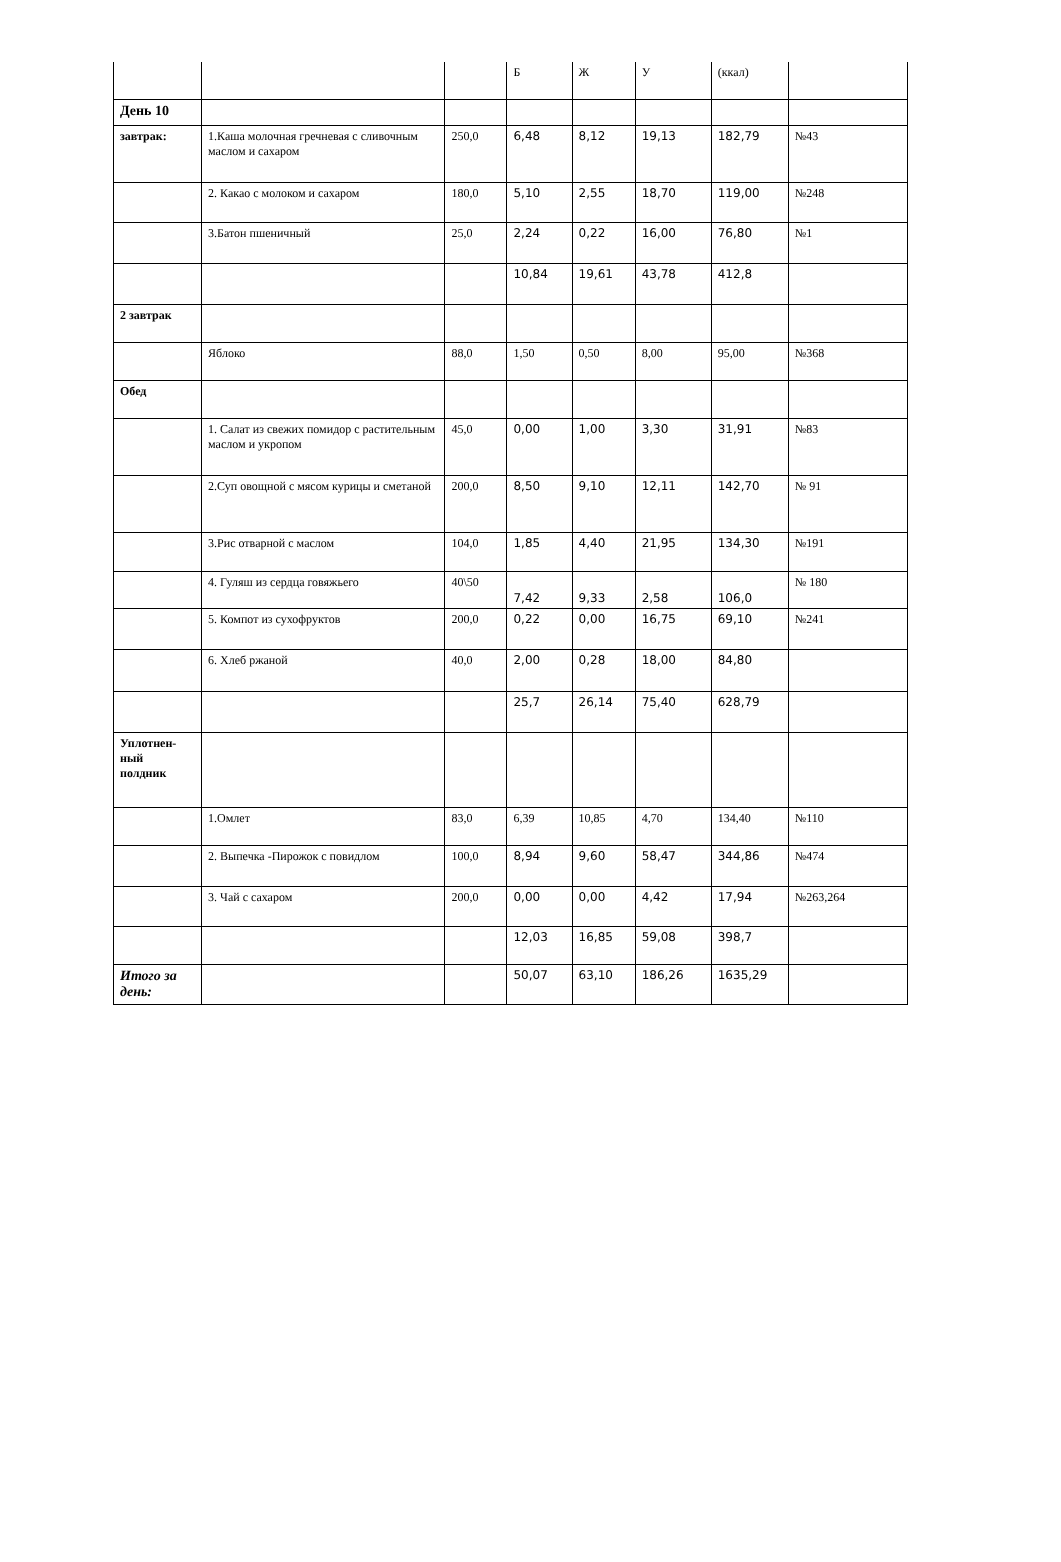| | | | Б | Ж | У | (ккал) | |
| День 10 | | | | | | | |
| завтрак: | 1.Каша молочная гречневая с сливочным маслом и сахаром | 250,0 | 6,48 | 8,12 | 19,13 | 182,79 | №43 |
| | 2. Какао с молоком и сахаром | 180,0 | 5,10 | 2,55 | 18,70 | 119,00 | №248 |
| | 3.Батон пшеничный | 25,0 | 2,24 | 0,22 | 16,00 | 76,80 | №1 |
| | | | 10,84 | 19,61 | 43,78 | 412,8 | |
| 2 завтрак | | | | | | | |
| | Яблоко | 88,0 | 1,50 | 0,50 | 8,00 | 95,00 | №368 |
| Обед | | | | | | | |
| | 1. Салат из свежих помидор с растительным маслом и укропом | 45,0 | 0,00 | 1,00 | 3,30 | 31,91 | №83 |
| | 2.Суп овощной с мясом курицы и сметаной | 200,0 | 8,50 | 9,10 | 12,11 | 142,70 | № 91 |
| | 3.Рис отварной с маслом | 104,0 | 1,85 | 4,40 | 21,95 | 134,30 | №191 |
| | 4. Гуляш из сердца говяжьего | 40\50 | 7,42 | 9,33 | 2,58 | 106,0 | № 180 |
| | 5. Компот из сухофруктов | 200,0 | 0,22 | 0,00 | 16,75 | 69,10 | №241 |
| | 6. Хлеб ржаной | 40,0 | 2,00 | 0,28 | 18,00 | 84,80 | |
| | | | 25,7 | 26,14 | 75,40 | 628,79 | |
| Уплотнен- ный полдник | | | | | | | |
| | 1.Омлет | 83,0 | 6,39 | 10,85 | 4,70 | 134,40 | №110 |
| | 2. Выпечка -Пирожок с повидлом | 100,0 | 8,94 | 9,60 | 58,47 | 344,86 | №474 |
| | 3. Чай с сахаром | 200,0 | 0,00 | 0,00 | 4,42 | 17,94 | №263,264 |
| | | | 12,03 | 16,85 | 59,08 | 398,7 | |
| Итого за день: | | | 50,07 | 63,10 | 186,26 | 1635,29 | |